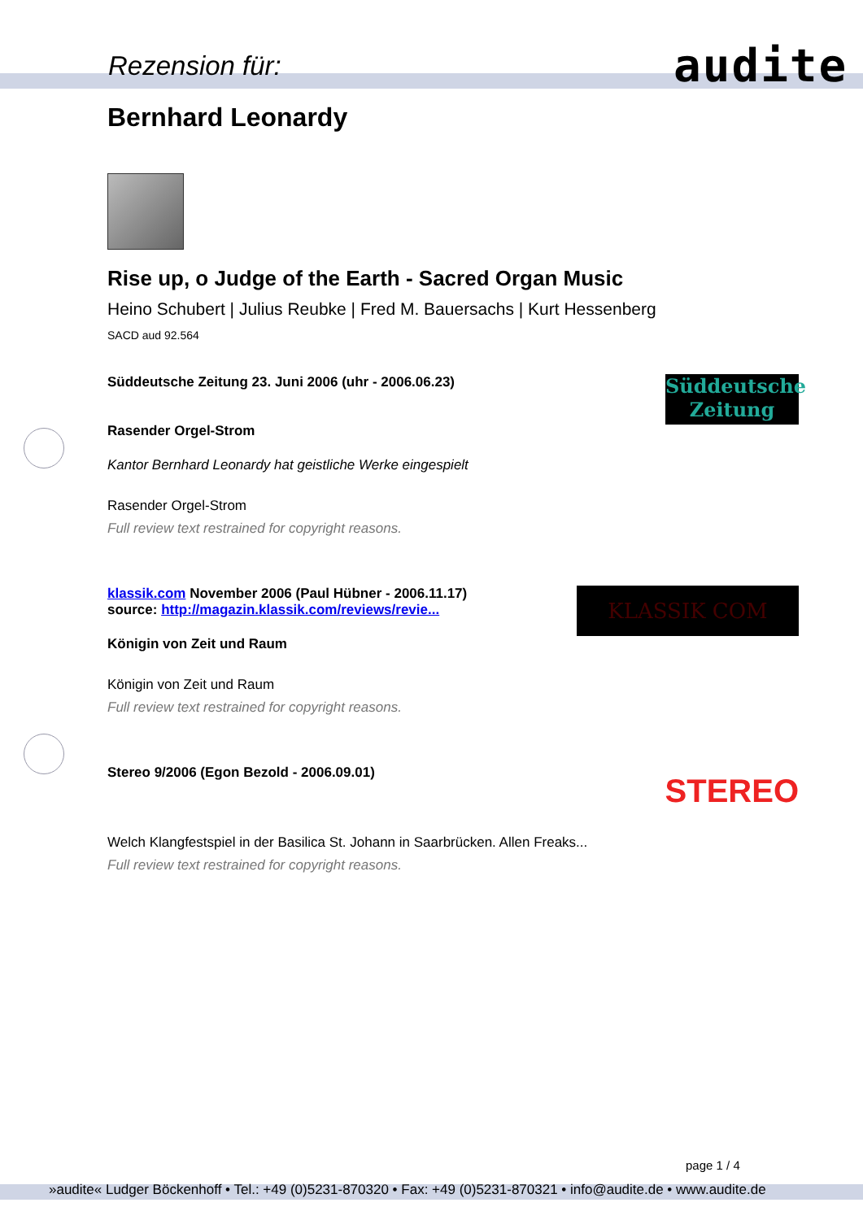Rezension für: audite
Bernhard Leonardy
Rise up, o Judge of the Earth - Sacred Organ Music
Heino Schubert | Julius Reubke | Fred M. Bauersachs | Kurt Hessenberg
SACD aud 92.564
Süddeutsche Zeitung
Süddeutsche Zeitung 23. Juni 2006 (uhr - 2006.06.23)
Rasender Orgel-Strom
Kantor Bernhard Leonardy hat geistliche Werke eingespielt
Rasender Orgel-Strom
Full review text restrained for copyright reasons.
KLASSIK COM
klassik.com November 2006 (Paul Hübner - 2006.11.17)
source: http://magazin.klassik.com/reviews/revie...
Königin von Zeit und Raum
Königin von Zeit und Raum
Full review text restrained for copyright reasons.
STEREO
Stereo 9/2006 (Egon Bezold - 2006.09.01)
Welch Klangfestspiel in der Basilica St. Johann in Saarbrücken. Allen Freaks...
Full review text restrained for copyright reasons.
page 1 / 4
»audite« Ludger Böckenhoff • Tel.: +49 (0)5231-870320 • Fax: +49 (0)5231-870321 • info@audite.de • www.audite.de